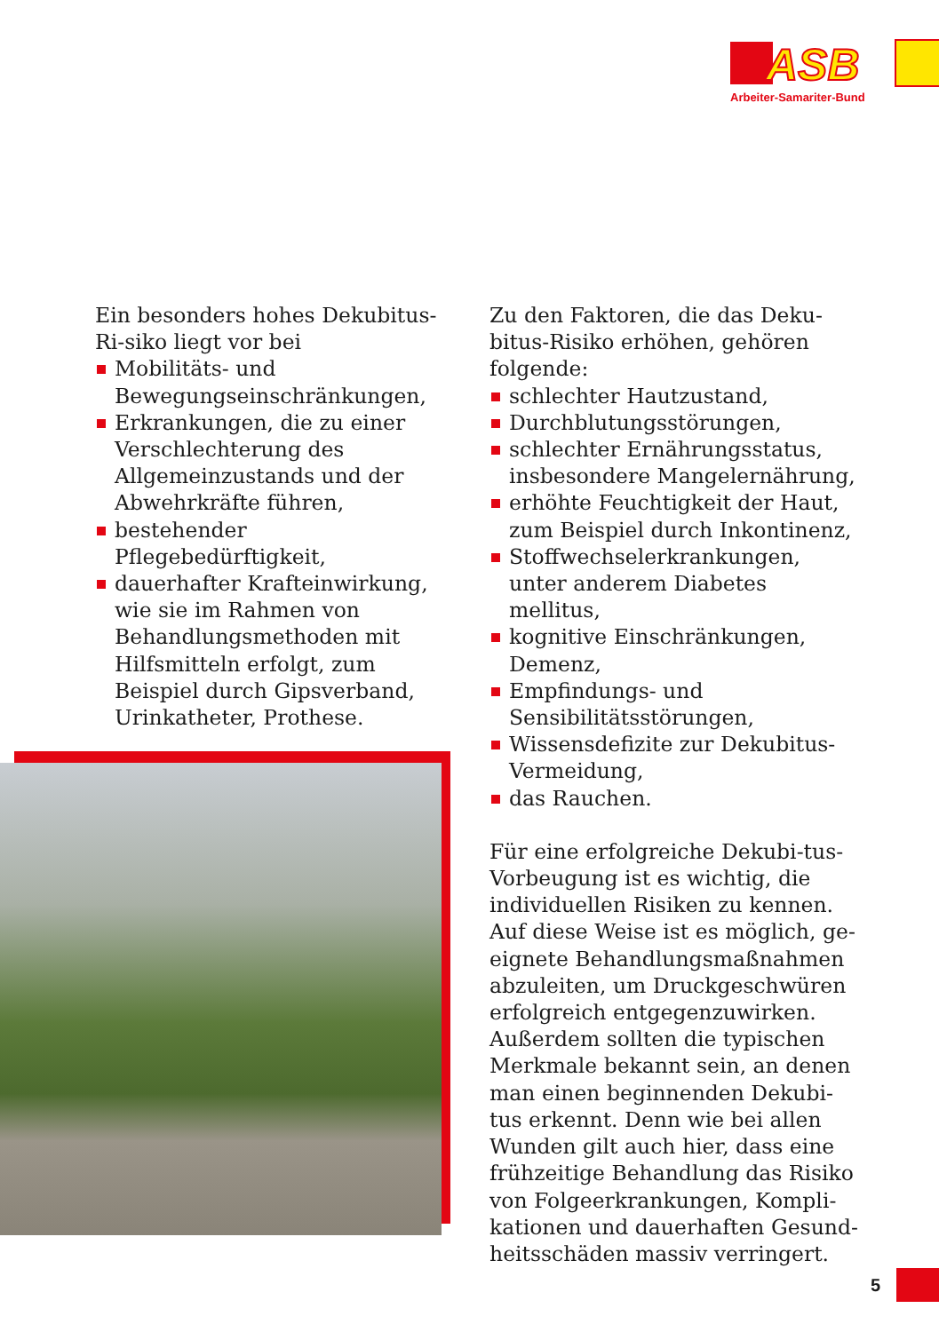ASB
Arbeiter-Samariter-Bund
Ein besonders hohes Dekubitus-Ri-siko liegt vor bei
Mobilitäts- und Bewegungseinschränkungen,
Erkrankungen, die zu einer Verschlechterung des Allgemeinzustands und der Abwehrkräfte führen,
bestehender Pflegebedürftigkeit,
dauerhafter Krafteinwirkung, wie sie im Rahmen von Behandlungsmethoden mit Hilfsmitteln erfolgt, zum Beispiel durch Gipsverband, Urinkatheter, Prothese.
Zu den Faktoren, die das Deku-bitus-Risiko erhöhen, gehören folgende:
schlechter Hautzustand,
Durchblutungsstörungen,
schlechter Ernährungsstatus, insbesondere Mangelernährung,
erhöhte Feuchtigkeit der Haut, zum Beispiel durch Inkontinenz,
Stoffwechselerkrankungen, unter anderem Diabetes mellitus,
kognitive Einschränkungen, Demenz,
Empfindungs- und Sensibilitätsstörungen,
Wissensdefizite zur Dekubitus-Vermeidung,
das Rauchen.
Für eine erfolgreiche Dekubi-tus-Vorbeugung ist es wichtig, die individuellen Risiken zu kennen. Auf diese Weise ist es möglich, ge-eignete Behandlungsmaßnahmen abzuleiten, um Druckgeschwüren erfolgreich entgegenzuwirken. Außerdem sollten die typischen Merkmale bekannt sein, an denen man einen beginnenden Dekubi-tus erkennt. Denn wie bei allen Wunden gilt auch hier, dass eine frühzeitige Behandlung das Risiko von Folgeerkrankungen, Kompli-kationen und dauerhaften Gesund-heitsschäden massiv verringert.
5